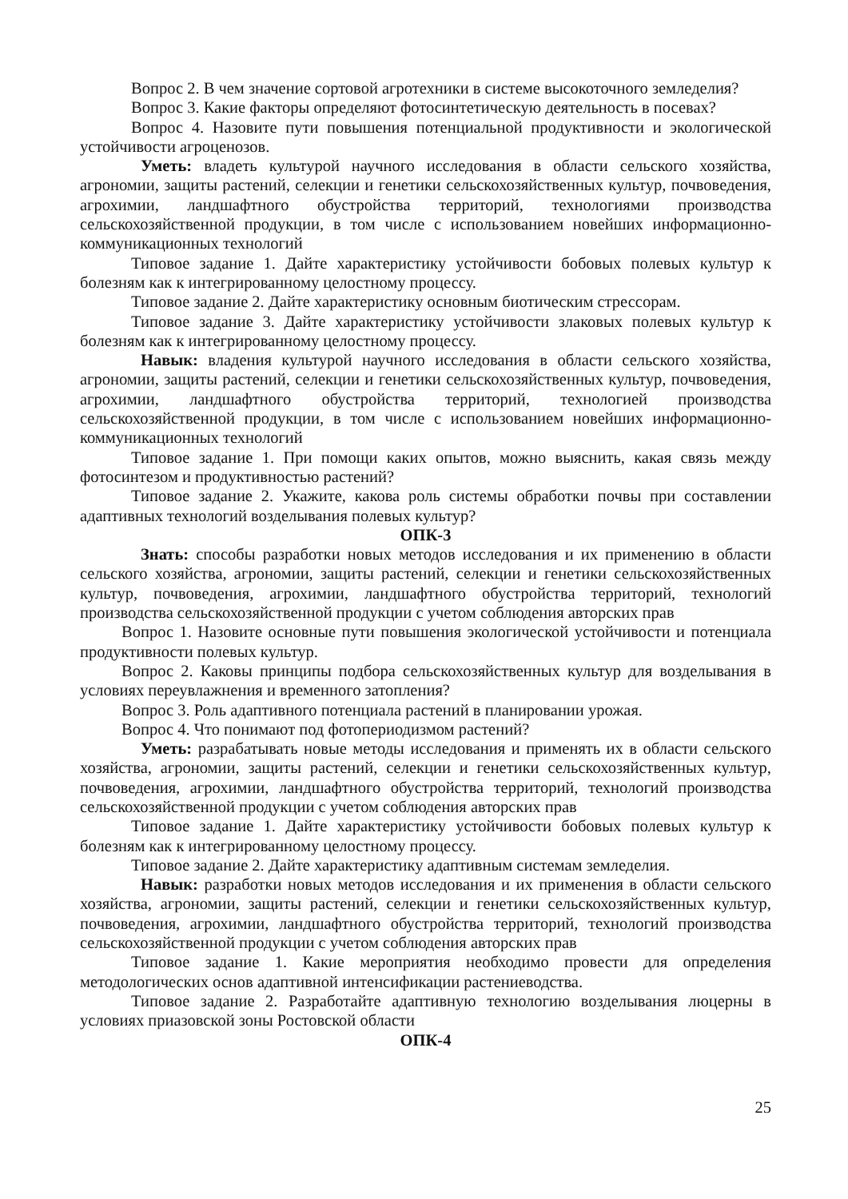Вопрос 2. В чем значение сортовой агротехники в системе высокоточного земледелия?
Вопрос 3. Какие факторы определяют фотосинтетическую деятельность в посевах?
Вопрос 4. Назовите пути повышения потенциальной продуктивности и экологической устойчивости агроценозов.
Уметь: владеть культурой научного исследования в области сельского хозяйства, агрономии, защиты растений, селекции и генетики сельскохозяйственных культур, почвоведения, агрохимии, ландшафтного обустройства территорий, технологиями производства сельскохозяйственной продукции, в том числе с использованием новейших информационно-коммуникационных технологий
Типовое задание 1. Дайте характеристику устойчивости бобовых полевых культур к болезням как к интегрированному целостному процессу.
Типовое задание 2. Дайте характеристику основным биотическим стрессорам.
Типовое задание 3. Дайте характеристику устойчивости злаковых полевых культур к болезням как к интегрированному целостному процессу.
Навык: владения культурой научного исследования в области сельского хозяйства, агрономии, защиты растений, селекции и генетики сельскохозяйственных культур, почвоведения, агрохимии, ландшафтного обустройства территорий, технологией производства сельскохозяйственной продукции, в том числе с использованием новейших информационно-коммуникационных технологий
Типовое задание 1. При помощи каких опытов, можно выяснить, какая связь между фотосинтезом и продуктивностью растений?
Типовое задание 2. Укажите, какова роль системы обработки почвы при составлении адаптивных технологий возделывания полевых культур?
ОПК-3
Знать: способы разработки новых методов исследования и их применению в области сельского хозяйства, агрономии, защиты растений, селекции и генетики сельскохозяйственных культур, почвоведения, агрохимии, ландшафтного обустройства территорий, технологий производства сельскохозяйственной продукции с учетом соблюдения авторских прав
Вопрос 1. Назовите основные пути повышения экологической устойчивости и потенциала продуктивности полевых культур.
Вопрос 2. Каковы принципы подбора сельскохозяйственных культур для возделывания в условиях переувлажнения и временного затопления?
Вопрос 3. Роль адаптивного потенциала растений в планировании урожая.
Вопрос 4. Что понимают под фотопериодизмом растений?
Уметь: разрабатывать новые методы исследования и применять их в области сельского хозяйства, агрономии, защиты растений, селекции и генетики сельскохозяйственных культур, почвоведения, агрохимии, ландшафтного обустройства территорий, технологий производства сельскохозяйственной продукции с учетом соблюдения авторских прав
Типовое задание 1. Дайте характеристику устойчивости бобовых полевых культур к болезням как к интегрированному целостному процессу.
Типовое задание 2. Дайте характеристику адаптивным системам земледелия.
Навык: разработки новых методов исследования и их применения в области сельского хозяйства, агрономии, защиты растений, селекции и генетики сельскохозяйственных культур, почвоведения, агрохимии, ландшафтного обустройства территорий, технологий производства сельскохозяйственной продукции с учетом соблюдения авторских прав
Типовое задание 1. Какие мероприятия необходимо провести для определения методологических основ адаптивной интенсификации растениеводства.
Типовое задание 2. Разработайте адаптивную технологию возделывания люцерны в условиях приазовской зоны Ростовской области
ОПК-4
25